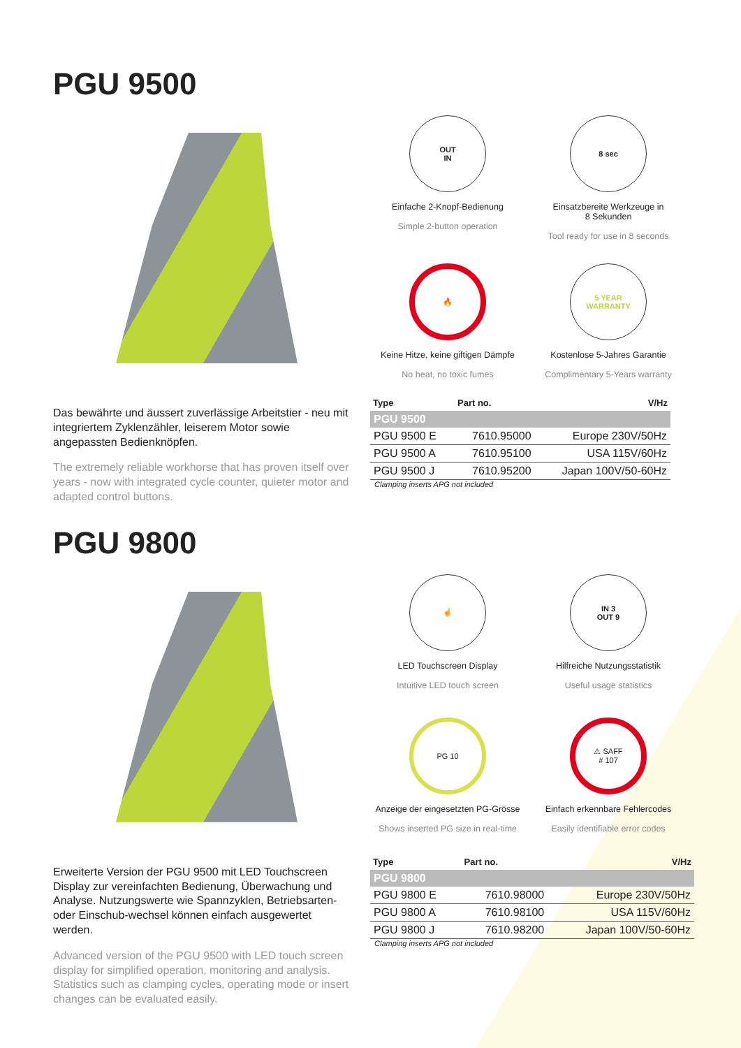PGU 9500
OUT
IN
Einfache 2-Knopf-Bedienung
Simple 2-button operation
8 sec
Einsatzbereite Werkzeuge in
8 Sekunden
Tool ready for use in 8 seconds
🔥
Keine Hitze, keine giftigen Dämpfe
No heat, no toxic fumes
5 YEAR
WARRANTY
Kostenlose 5-Jahres Garantie
Complimentary 5-Years warranty
Das bewährte und äussert zuverlässige Arbeitstier - neu mit integriertem Zyklenzähler, leiserem Motor sowie angepassten Bedienknöpfen.
The extremely reliable workhorse that has proven itself over years - now with integrated cycle counter, quieter motor and adapted control buttons.
| Type | Part no. | V/Hz |
| --- | --- | --- |
| PGU 9500 | | |
| PGU 9500 E | 7610.95000 | Europe 230V/50Hz |
| PGU 9500 A | 7610.95100 | USA 115V/60Hz |
| PGU 9500 J | 7610.95200 | Japan 100V/50-60Hz |
Clamping inserts APG not included
PGU 9800
☝
LED Touchscreen Display
Intuitive LED touch screen
IN 3
OUT 9
Hilfreiche Nutzungsstatistik
Useful usage statistics
PG 10
Anzeige der eingesetzten PG-Grösse
Shows inserted PG size in real-time
⚠ SAFF
# 107
Einfach erkennbare Fehlercodes
Easily identifiable error codes
Erweiterte Version der PGU 9500 mit LED Touchscreen Display zur vereinfachten Bedienung, Überwachung und Analyse. Nutzungswerte wie Spannzyklen, Betriebsarten- oder Einschub-wechsel können einfach ausgewertet werden.
Advanced version of the PGU 9500 with LED touch screen display for simplified operation, monitoring and analysis. Statistics such as clamping cycles, operating mode or insert changes can be evaluated easily.
| Type | Part no. | V/Hz |
| --- | --- | --- |
| PGU 9800 | | |
| PGU 9800 E | 7610.98000 | Europe 230V/50Hz |
| PGU 9800 A | 7610.98100 | USA 115V/60Hz |
| PGU 9800 J | 7610.98200 | Japan 100V/50-60Hz |
Clamping inserts APG not included